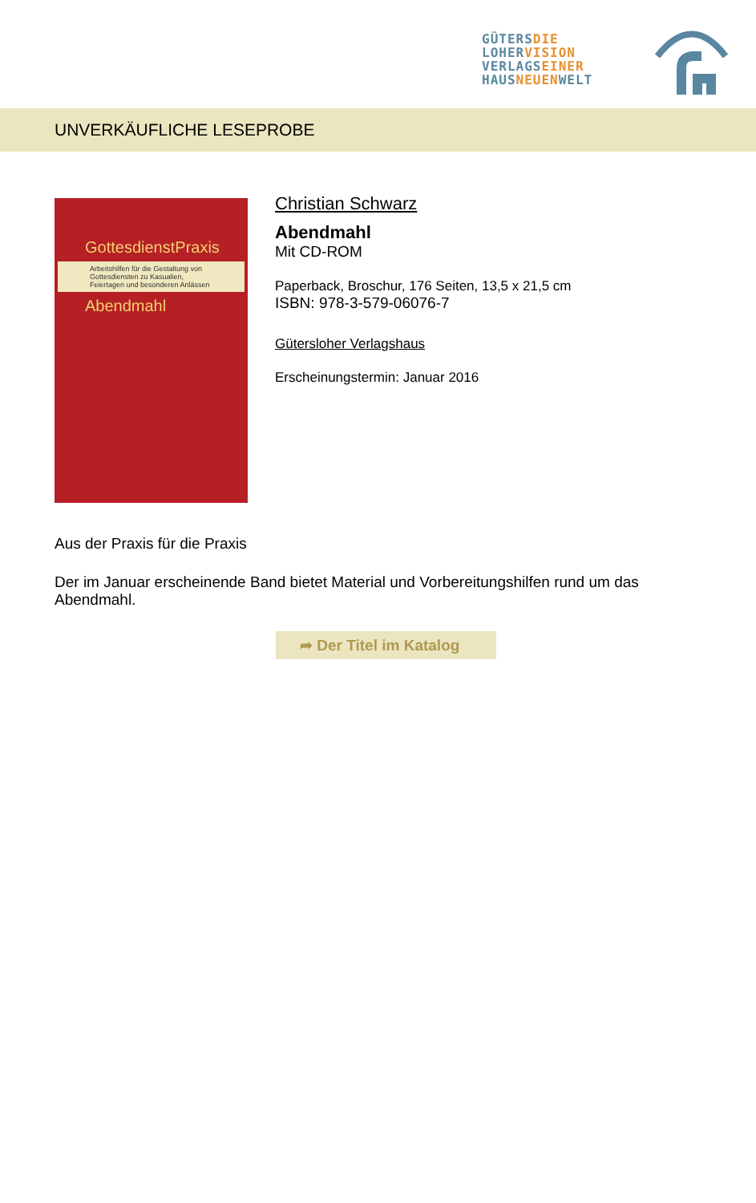GÜTERS DIE
LOHER VISION
VERLAGS EINER
HAUS NEUEN WELT
UNVERKÄUFLICHE LESEPROBE
GottesdienstPraxis
Arbeitshilfen für die Gestaltung von Gottesdiensten zu Kasualien, Feiertagen und besonderen Anlässen
Abendmahl
Christian Schwarz
Abendmahl
Mit CD-ROM
Paperback, Broschur, 176 Seiten, 13,5 x 21,5 cm
ISBN: 978-3-579-06076-7
Gütersloher Verlagshaus
Erscheinungstermin: Januar 2016
Aus der Praxis für die Praxis
Der im Januar erscheinende Band bietet Material und Vorbereitungshilfen rund um das Abendmahl.
➦ Der Titel im Katalog